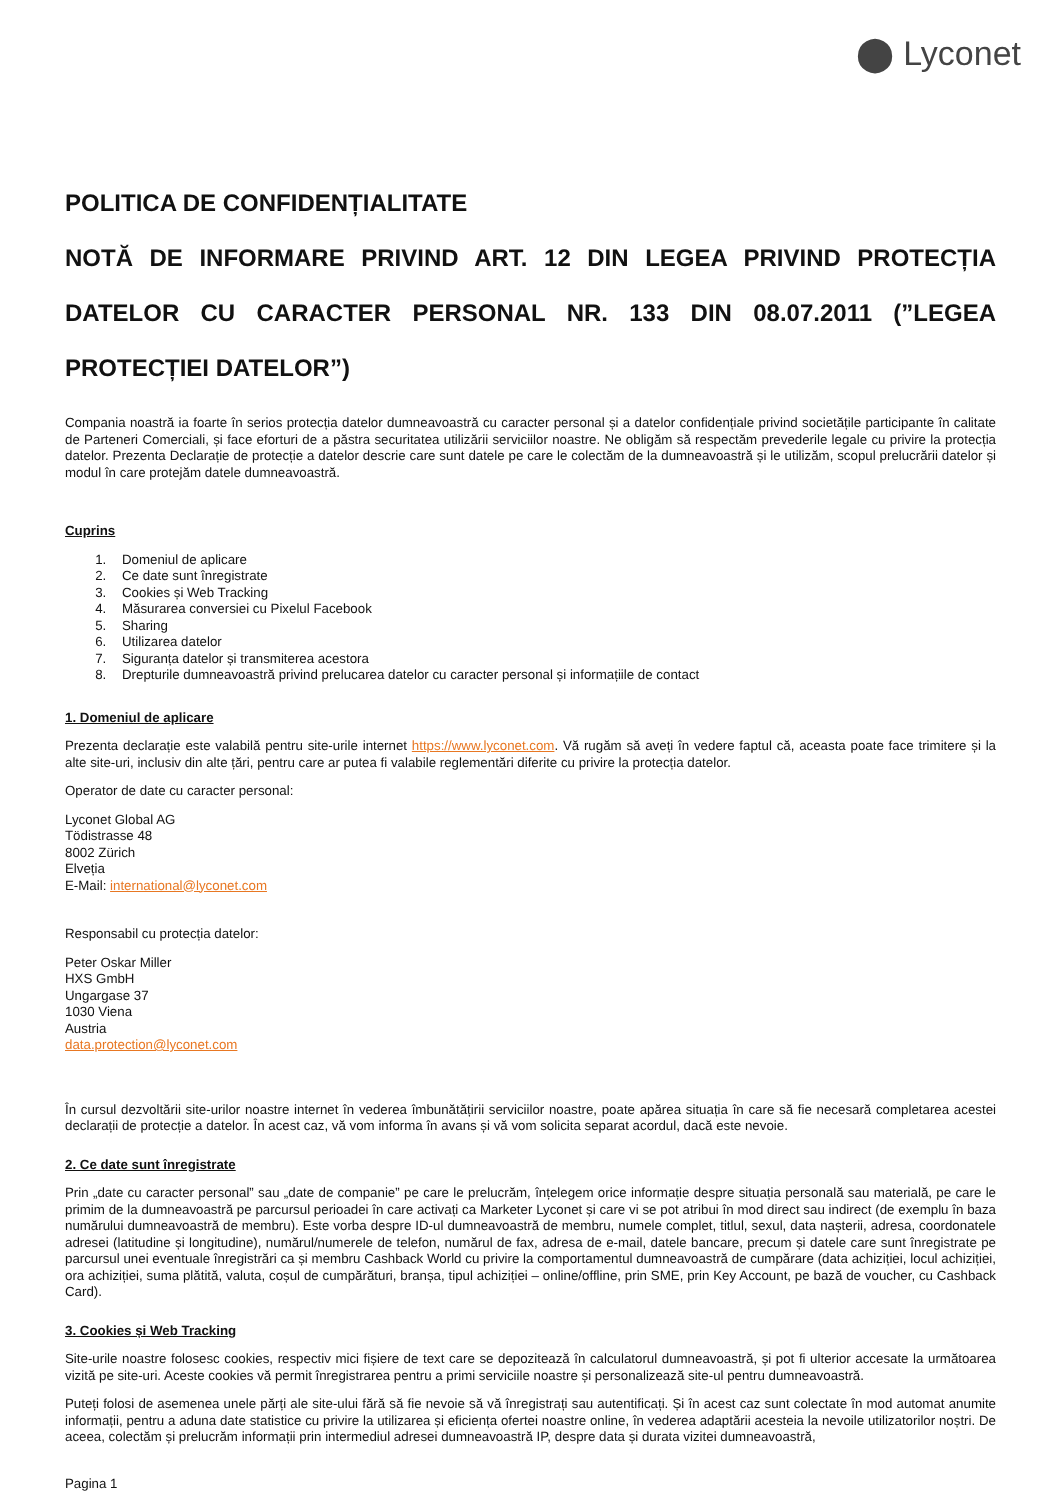⬤ Lyconet
POLITICA DE CONFIDENȚIALITATE
NOTĂ DE INFORMARE PRIVIND ART. 12 DIN LEGEA PRIVIND PROTECȚIA DATELOR CU CARACTER PERSONAL NR. 133 DIN 08.07.2011 (”LEGEA PROTECȚIEI DATELOR”)
Compania noastră ia foarte în serios protecția datelor dumneavoastră cu caracter personal și a datelor confidențiale privind societățile participante în calitate de Parteneri Comerciali, și face eforturi de a păstra securitatea utilizării serviciilor noastre. Ne obligăm să respectăm prevederile legale cu privire la protecția datelor. Prezenta Declarație de protecție a datelor descrie care sunt datele pe care le colectăm de la dumneavoastră și le utilizăm, scopul prelucrării datelor și modul în care protejăm datele dumneavoastră.
Cuprins
1. Domeniul de aplicare
2. Ce date sunt înregistrate
3. Cookies și Web Tracking
4. Măsurarea conversiei cu Pixelul Facebook
5. Sharing
6. Utilizarea datelor
7. Siguranța datelor și transmiterea acestora
8. Drepturile dumneavoastră privind prelucarea datelor cu caracter personal și informațiile de contact
1. Domeniul de aplicare
Prezenta declarație este valabilă pentru site-urile internet https://www.lyconet.com. Vă rugăm să aveți în vedere faptul că, aceasta poate face trimitere și la alte site-uri, inclusiv din alte țări, pentru care ar putea fi valabile reglementări diferite cu privire la protecția datelor.
Operator de date cu caracter personal:
Lyconet Global AG
Tödistrasse 48
8002 Zürich
Elveția
E-Mail: international@lyconet.com
Responsabil cu protecția datelor:
Peter Oskar Miller
HXS GmbH
Ungargase 37
1030 Viena
Austria
data.protection@lyconet.com
În cursul dezvoltării site-urilor noastre internet în vederea îmbunătățirii serviciilor noastre, poate apărea situația în care să fie necesară completarea acestei declarații de protecție a datelor. În acest caz, vă vom informa în avans și vă vom solicita separat acordul, dacă este nevoie.
2. Ce date sunt înregistrate
Prin „date cu caracter personal” sau „date de companie” pe care le prelucrăm, înțelegem orice informație despre situația personală sau materială, pe care le primim de la dumneavoastră pe parcursul perioadei în care activați ca Marketer Lyconet și care vi se pot atribui în mod direct sau indirect (de exemplu în baza numărului dumneavoastră de membru). Este vorba despre ID-ul dumneavoastră de membru, numele complet, titlul, sexul, data nașterii, adresa, coordonatele adresei (latitudine și longitudine), numărul/numerele de telefon, numărul de fax, adresa de e-mail, datele bancare, precum și datele care sunt înregistrate pe parcursul unei eventuale înregistrări ca și membru Cashback World cu privire la comportamentul dumneavoastră de cumpărare (data achiziției, locul achiziției, ora achiziției, suma plătită, valuta, coșul de cumpărături, branșa, tipul achiziției – online/offline, prin SME, prin Key Account, pe bază de voucher, cu Cashback Card).
3. Cookies și Web Tracking
Site-urile noastre folosesc cookies, respectiv mici fișiere de text care se depozitează în calculatorul dumneavoastră, și pot fi ulterior accesate la următoarea vizită pe site-uri. Aceste cookies vă permit înregistrarea pentru a primi serviciile noastre și personalizează site-ul pentru dumneavoastră.
Puteți folosi de asemenea unele părți ale site-ului fără să fie nevoie să vă înregistrați sau autentificați. Și în acest caz sunt colectate în mod automat anumite informații, pentru a aduna date statistice cu privire la utilizarea și eficiența ofertei noastre online, în vederea adaptării acesteia la nevoile utilizatorilor noștri. De aceea, colectăm și prelucrăm informații prin intermediul adresei dumneavoastră IP, despre data și durata vizitei dumneavoastră,
Pagina 1